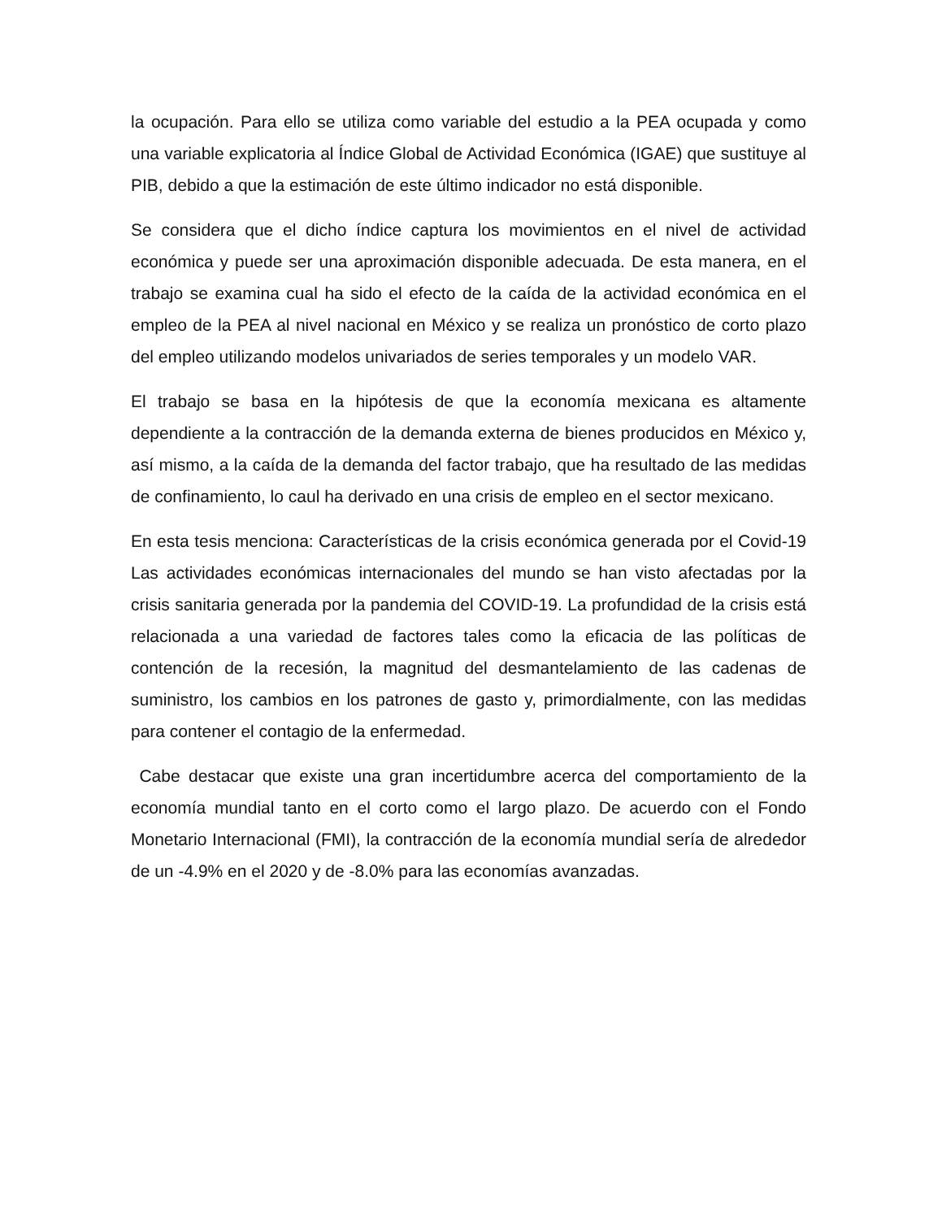la ocupación. Para ello se utiliza como variable del estudio a la PEA ocupada y como una variable explicatoria al Índice Global de Actividad Económica (IGAE) que sustituye al PIB, debido a que la estimación de este último indicador no está disponible.
Se considera que el dicho índice captura los movimientos en el nivel de actividad económica y puede ser una aproximación disponible adecuada. De esta manera, en el trabajo se examina cual ha sido el efecto de la caída de la actividad económica en el empleo de la PEA al nivel nacional en México y se realiza un pronóstico de corto plazo del empleo utilizando modelos univariados de series temporales y un modelo VAR.
El trabajo se basa en la hipótesis de que la economía mexicana es altamente dependiente a la contracción de la demanda externa de bienes producidos en México y, así mismo, a la caída de la demanda del factor trabajo, que ha resultado de las medidas de confinamiento, lo caul ha derivado en una crisis de empleo en el sector mexicano.
En esta tesis menciona: Características de la crisis económica generada por el Covid-19 Las actividades económicas internacionales del mundo se han visto afectadas por la crisis sanitaria generada por la pandemia del COVID-19. La profundidad de la crisis está relacionada a una variedad de factores tales como la eficacia de las políticas de contención de la recesión, la magnitud del desmantelamiento de las cadenas de suministro, los cambios en los patrones de gasto y, primordialmente, con las medidas para contener el contagio de la enfermedad.
Cabe destacar que existe una gran incertidumbre acerca del comportamiento de la economía mundial tanto en el corto como el largo plazo. De acuerdo con el Fondo Monetario Internacional (FMI), la contracción de la economía mundial sería de alrededor de un -4.9% en el 2020 y de -8.0% para las economías avanzadas.